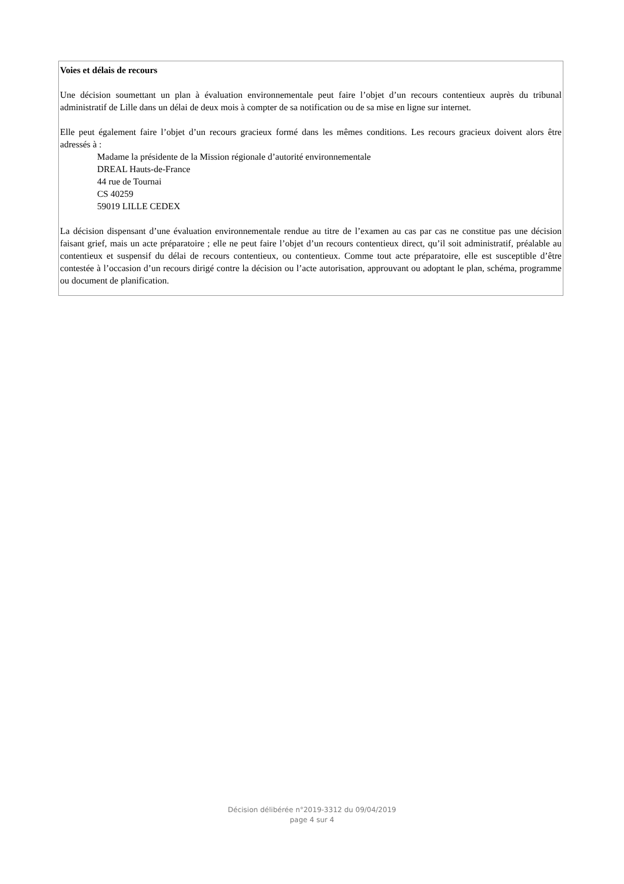Voies et délais de recours
Une décision soumettant un plan à évaluation environnementale peut faire l’objet d’un recours contentieux auprès du tribunal administratif de Lille dans un délai de deux mois à compter de sa notification ou de sa mise en ligne sur internet.
Elle peut également faire l’objet d’un recours gracieux formé dans les mêmes conditions. Les recours gracieux doivent alors être adressés à :
Madame la présidente de la Mission régionale d’autorité environnementale
DREAL Hauts-de-France
44 rue de Tournai
CS 40259
59019 LILLE CEDEX
La décision dispensant d’une évaluation environnementale rendue au titre de l’examen au cas par cas ne constitue pas une décision faisant grief, mais un acte préparatoire ; elle ne peut faire l’objet d’un recours contentieux direct, qu’il soit administratif, préalable au contentieux et suspensif du délai de recours contentieux, ou contentieux. Comme tout acte préparatoire, elle est susceptible d’être contestée à l’occasion d’un recours dirigé contre la décision ou l’acte autorisation, approuvant ou adoptant le plan, schéma, programme ou document de planification.
Décision délibérée n°2019-3312 du 09/04/2019
page 4 sur 4